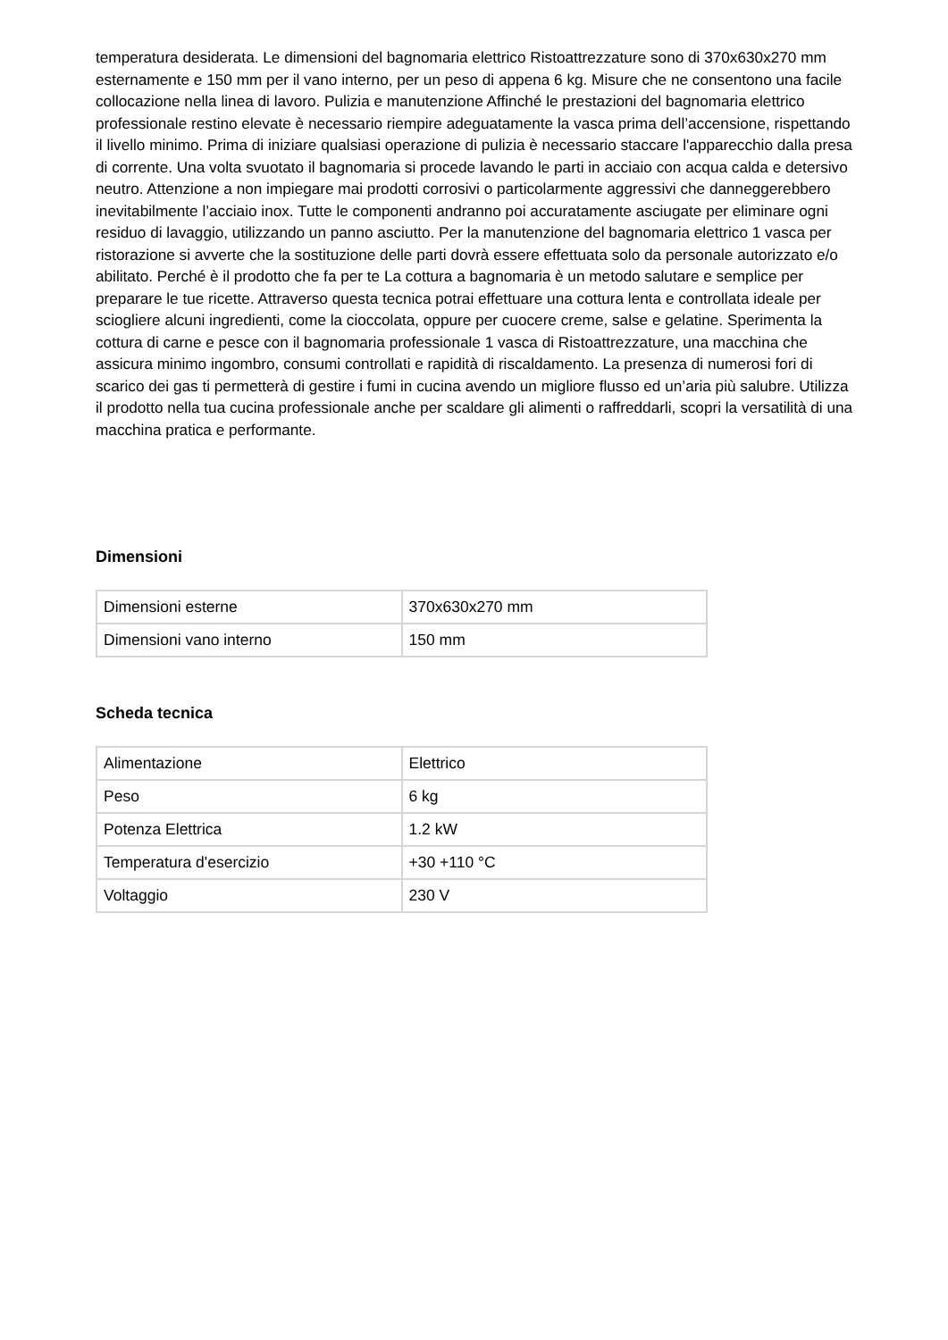temperatura desiderata. Le dimensioni del bagnomaria elettrico Ristoattrezzature sono di 370x630x270 mm esternamente e 150 mm per il vano interno, per un peso di appena 6 kg. Misure che ne consentono una facile collocazione nella linea di lavoro. Pulizia e manutenzione Affinché le prestazioni del bagnomaria elettrico professionale restino elevate è necessario riempire adeguatamente la vasca prima dell’accensione, rispettando il livello minimo. Prima di iniziare qualsiasi operazione di pulizia è necessario staccare l'apparecchio dalla presa di corrente. Una volta svuotato il bagnomaria si procede lavando le parti in acciaio con acqua calda e detersivo neutro. Attenzione a non impiegare mai prodotti corrosivi o particolarmente aggressivi che danneggerebbero inevitabilmente l’acciaio inox. Tutte le componenti andranno poi accuratamente asciugate per eliminare ogni residuo di lavaggio, utilizzando un panno asciutto. Per la manutenzione del bagnomaria elettrico 1 vasca per ristorazione si avverte che la sostituzione delle parti dovrà essere effettuata solo da personale autorizzato e/o abilitato. Perché è il prodotto che fa per te La cottura a bagnomaria è un metodo salutare e semplice per preparare le tue ricette. Attraverso questa tecnica potrai effettuare una cottura lenta e controllata ideale per sciogliere alcuni ingredienti, come la cioccolata, oppure per cuocere creme, salse e gelatine. Sperimenta la cottura di carne e pesce con il bagnomaria professionale 1 vasca di Ristoattrezzature, una macchina che assicura minimo ingombro, consumi controllati e rapidità di riscaldamento. La presenza di numerosi fori di scarico dei gas ti permetterà di gestire i fumi in cucina avendo un migliore flusso ed un’aria più salubre. Utilizza il prodotto nella tua cucina professionale anche per scaldare gli alimenti o raffreddarli, scopri la versatilità di una macchina pratica e performante.
Dimensioni
| Dimensioni esterne | 370x630x270 mm |
| Dimensioni vano interno | 150 mm |
Scheda tecnica
| Alimentazione | Elettrico |
| Peso | 6 kg |
| Potenza Elettrica | 1.2 kW |
| Temperatura d'esercizio | +30 +110 °C |
| Voltaggio | 230 V |